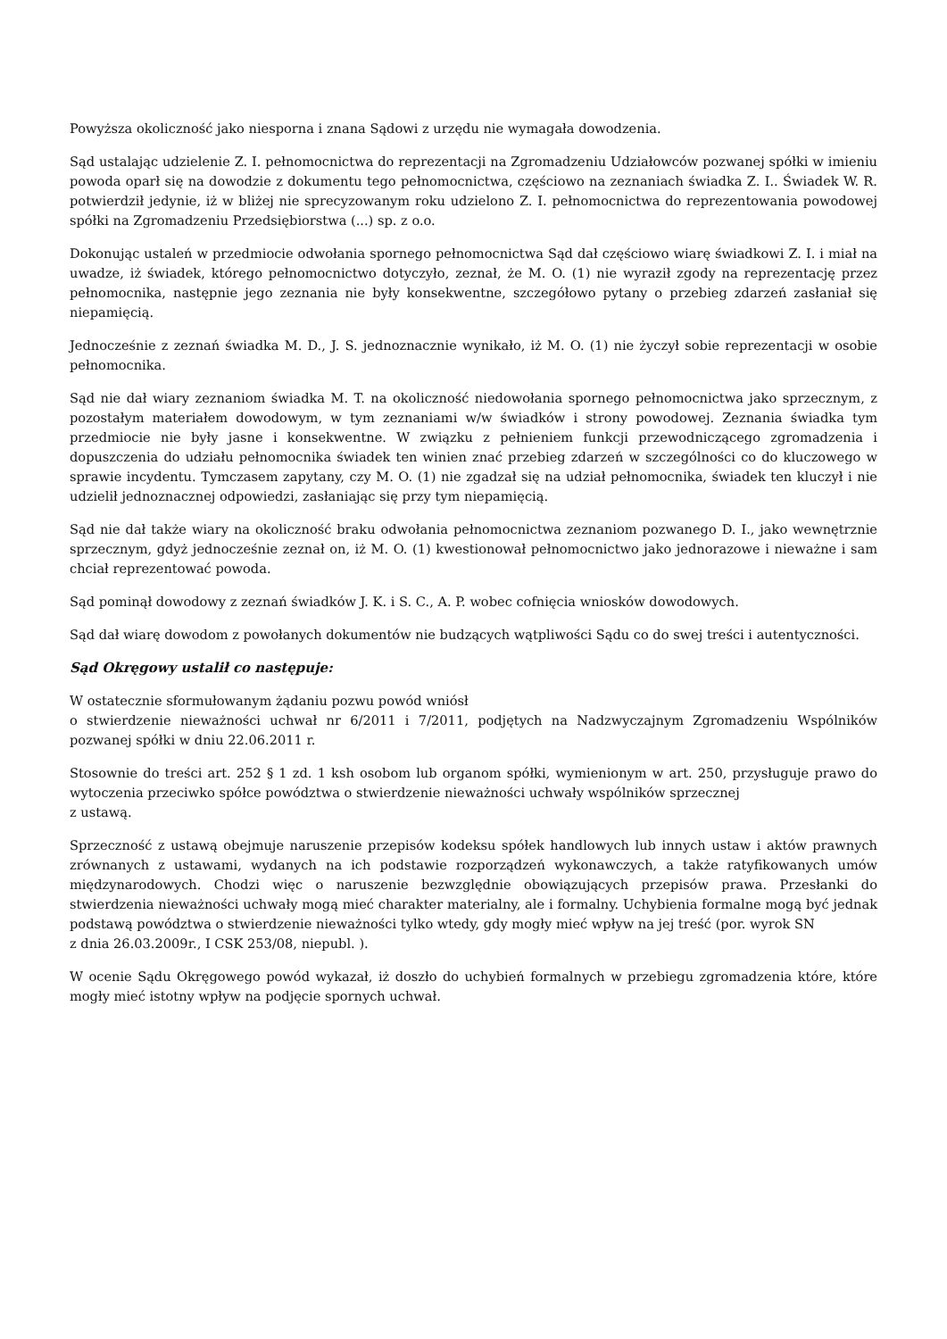Powyższa okoliczność jako niesporna i znana Sądowi z urzędu nie wymagała dowodzenia.
Sąd ustalając udzielenie Z. I. pełnomocnictwa do reprezentacji na Zgromadzeniu Udziałowców pozwanej spółki w imieniu powoda oparł się na dowodzie z dokumentu tego pełnomocnictwa, częściowo na zeznaniach świadka Z. I.. Świadek W. R. potwierdził jedynie, iż w bliżej nie sprecyzowanym roku udzielono Z. I. pełnomocnictwa do reprezentowania powodowej spółki na Zgromadzeniu Przedsiębiorstwa (...) sp. z o.o.
Dokonując ustaleń w przedmiocie odwołania spornego pełnomocnictwa Sąd dał częściowo wiarę świadkowi Z. I. i miał na uwadze, iż świadek, którego pełnomocnictwo dotyczyło, zeznał, że M. O. (1) nie wyraził zgody na reprezentację przez pełnomocnika, następnie jego zeznania nie były konsekwentne, szczegółowo pytany o przebieg zdarzeń zasłaniał się niepamięcią.
Jednocześnie z zeznań świadka M. D., J. S. jednoznacznie wynikało, iż M. O. (1) nie życzył sobie reprezentacji w osobie pełnomocnika.
Sąd nie dał wiary zeznaniom świadka M. T. na okoliczność niedowołania spornego pełnomocnictwa jako sprzecznym, z pozostałym materiałem dowodowym, w tym zeznaniami w/w świadków i strony powodowej. Zeznania świadka tym przedmiocie nie były jasne i konsekwentne. W związku z pełnieniem funkcji przewodniczącego zgromadzenia i dopuszczenia do udziału pełnomocnika świadek ten winien znać przebieg zdarzeń w szczególności co do kluczowego w sprawie incydentu. Tymczasem zapytany, czy M. O. (1) nie zgadzał się na udział pełnomocnika, świadek ten kluczył i nie udzielił jednoznacznej odpowiedzi, zasłaniając się przy tym niepamięcią.
Sąd nie dał także wiary na okoliczność braku odwołania pełnomocnictwa zeznaniom pozwanego D. I., jako wewnętrznie sprzecznym, gdyż jednocześnie zeznał on, iż M. O. (1) kwestionował pełnomocnictwo jako jednorazowe i nieważne i sam chciał reprezentować powoda.
Sąd pominął dowodowy z zeznań świadków J. K. i S. C., A. P. wobec cofnięcia wniosków dowodowych.
Sąd dał wiarę dowodom z powołanych dokumentów nie budzących wątpliwości Sądu co do swej treści i autentyczności.
Sąd Okręgowy ustalił co następuje:
W ostatecznie sformułowanym żądaniu pozwu powód wniósł
o stwierdzenie nieważności uchwał nr 6/2011 i 7/2011, podjętych na Nadzwyczajnym Zgromadzeniu Wspólników pozwanej spółki w dniu 22.06.2011 r.
Stosownie do treści art. 252 § 1 zd. 1 ksh osobom lub organom spółki, wymienionym w art. 250, przysługuje prawo do wytoczenia przeciwko spółce powództwa o stwierdzenie nieważności uchwały wspólników sprzecznej
z ustawą.
Sprzeczność z ustawą obejmuje naruszenie przepisów kodeksu spółek handlowych lub innych ustaw i aktów prawnych zrównanych z ustawami, wydanych na ich podstawie rozporządzeń wykonawczych, a także ratyfikowanych umów międzynarodowych. Chodzi więc o naruszenie bezwzględnie obowiązujących przepisów prawa. Przesłanki do stwierdzenia nieważności uchwały mogą mieć charakter materialny, ale i formalny. Uchybienia formalne mogą być jednak podstawą powództwa o stwierdzenie nieważności tylko wtedy, gdy mogły mieć wpływ na jej treść (por. wyrok SN
z dnia 26.03.2009r., I CSK 253/08, niepubl. ).
W ocenie Sądu Okręgowego powód wykazał, iż doszło do uchybień formalnych w przebiegu zgromadzenia które, które mogły mieć istotny wpływ na podjęcie spornych uchwał.